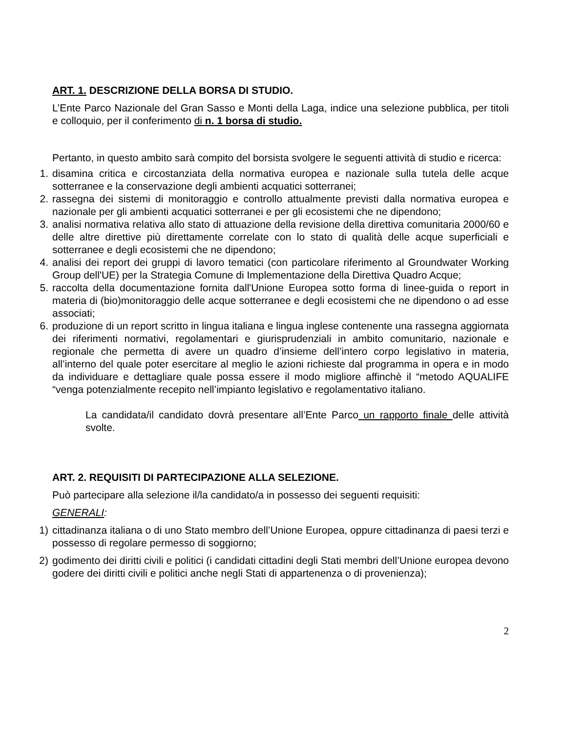ART. 1. DESCRIZIONE DELLA BORSA DI STUDIO.
L’Ente Parco Nazionale del Gran Sasso e Monti della Laga, indice una selezione pubblica, per titoli e colloquio, per il conferimento di n. 1 borsa di studio.
Pertanto, in questo ambito sarà compito del borsista svolgere le seguenti attività di studio e ricerca:
1. disamina critica e circostanziata della normativa europea e nazionale sulla tutela delle acque sotterranee e la conservazione degli ambienti acquatici sotterranei;
2. rassegna dei sistemi di monitoraggio e controllo attualmente previsti dalla normativa europea e nazionale per gli ambienti acquatici sotterranei e per gli ecosistemi che ne dipendono;
3. analisi normativa relativa allo stato di attuazione della revisione della direttiva comunitaria 2000/60 e delle altre direttive più direttamente correlate con lo stato di qualità delle acque superficiali e sotterranee e degli ecosistemi che ne dipendono;
4. analisi dei report dei gruppi di lavoro tematici (con particolare riferimento al Groundwater Working Group dell'UE) per la Strategia Comune di Implementazione della Direttiva Quadro Acque;
5. raccolta della documentazione fornita dall'Unione Europea sotto forma di linee-guida o report in materia di (bio)monitoraggio delle acque sotterranee e degli ecosistemi che ne dipendono o ad esse associati;
6. produzione di un report scritto in lingua italiana e lingua inglese contenente una rassegna aggiornata dei riferimenti normativi, regolamentari e giurisprudenziali in ambito comunitario, nazionale e regionale che permetta di avere un quadro d’insieme dell’intero corpo legislativo in materia, all’interno del quale poter esercitare al meglio le azioni richieste dal programma in opera e in modo da individuare e dettagliare quale possa essere il modo migliore affinchè il “metodo AQUALIFE “venga potenzialmente recepito nell’impianto legislativo e regolamentativo italiano.
La candidata/il candidato dovrà presentare all’Ente Parco un rapporto finale delle attività svolte.
ART. 2. REQUISITI DI PARTECIPAZIONE ALLA SELEZIONE.
Può partecipare alla selezione il/la candidato/a in possesso dei seguenti requisiti:
GENERALI:
1) cittadinanza italiana o di uno Stato membro dell’Unione Europea, oppure cittadinanza di paesi terzi e possesso di regolare permesso di soggiorno;
2) godimento dei diritti civili e politici (i candidati cittadini degli Stati membri dell’Unione europea devono godere dei diritti civili e politici anche negli Stati di appartenenza o di provenienza);
2